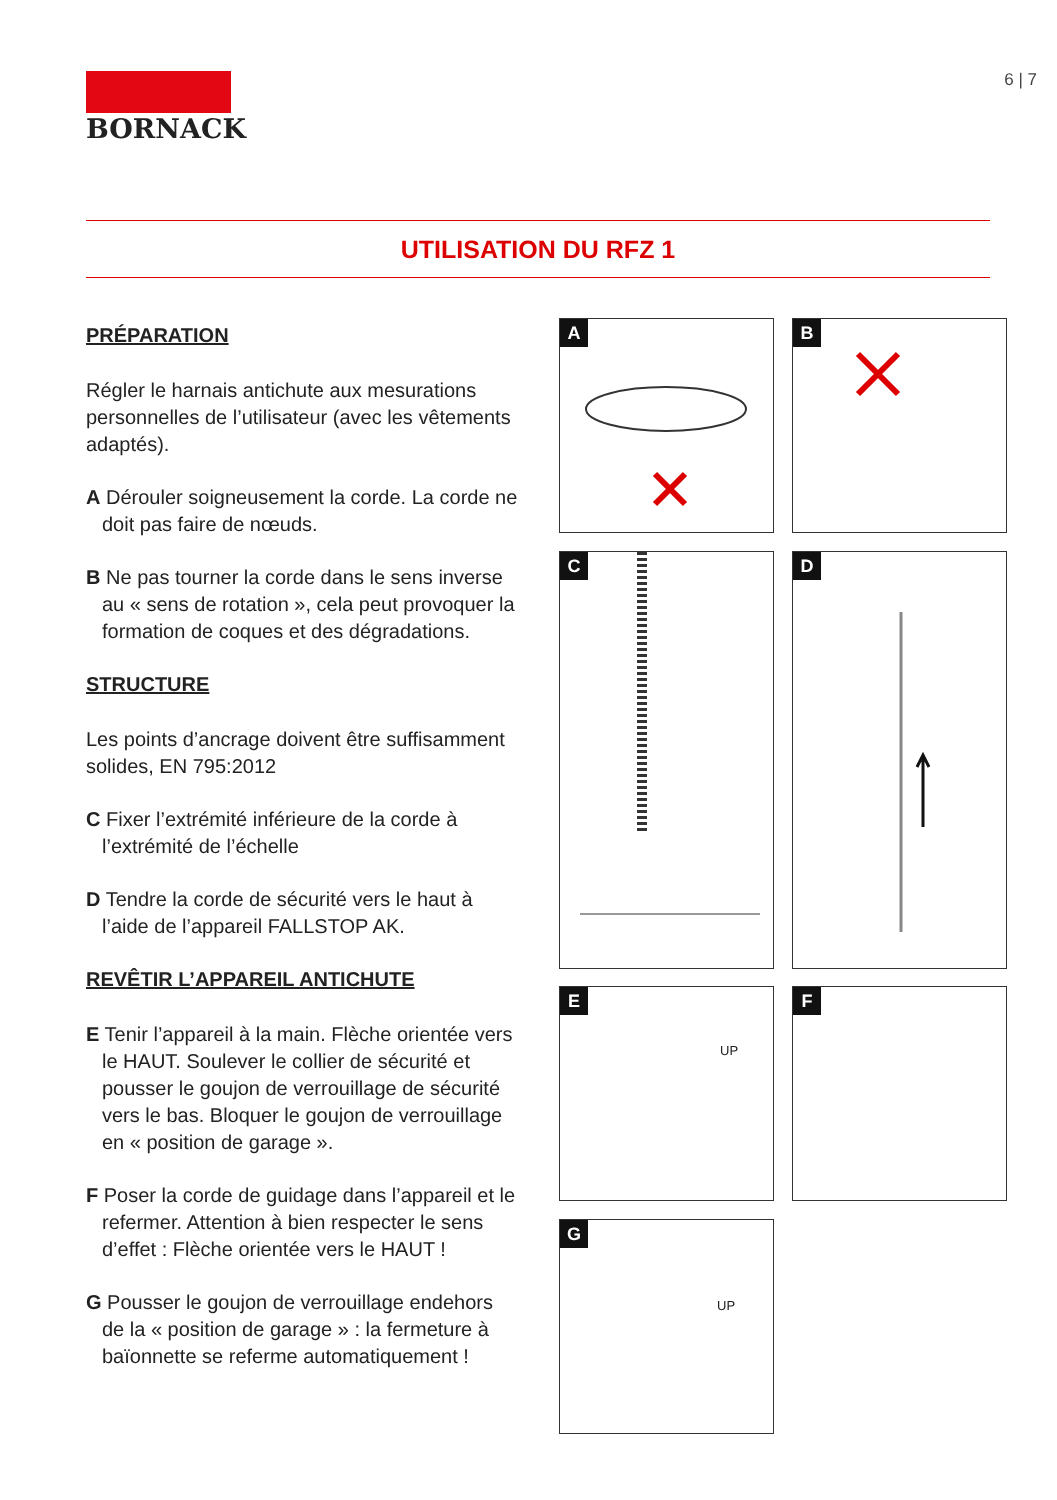BORNACK 6 | 7
UTILISATION DU RFZ 1
PRÉPARATION
Régler le harnais antichute aux mesurations personnelles de l’utilisateur (avec les vêtements adaptés).
A Dérouler soigneusement la corde. La corde ne doit pas faire de nœuds.
B Ne pas tourner la corde dans le sens inverse au « sens de rotation », cela peut provoquer la formation de coques et des dégradations.
STRUCTURE
Les points d’ancrage doivent être suffisamment solides, EN 795:2012
C Fixer l’extrémité inférieure de la corde à l’extrémité de l’échelle
D Tendre la corde de sécurité vers le haut à l’aide de l’appareil FALLSTOP AK.
REVÊTIR L’APPAREIL ANTICHUTE
E Tenir l’appareil à la main. Flèche orientée vers le HAUT. Soulever le collier de sécurité et pousser le goujon de verrouillage de sécurité vers le bas. Bloquer le goujon de verrouillage en « position de garage ».
F Poser la corde de guidage dans l’appareil et le refermer. Attention à bien respecter le sens d’effet : Flèche orientée vers le HAUT !
G Pousser le goujon de verrouillage endehors de la « position de garage » : la fermeture à baïonnette se referme automatiquement !
A B
C D
E
UP
F
G
UP